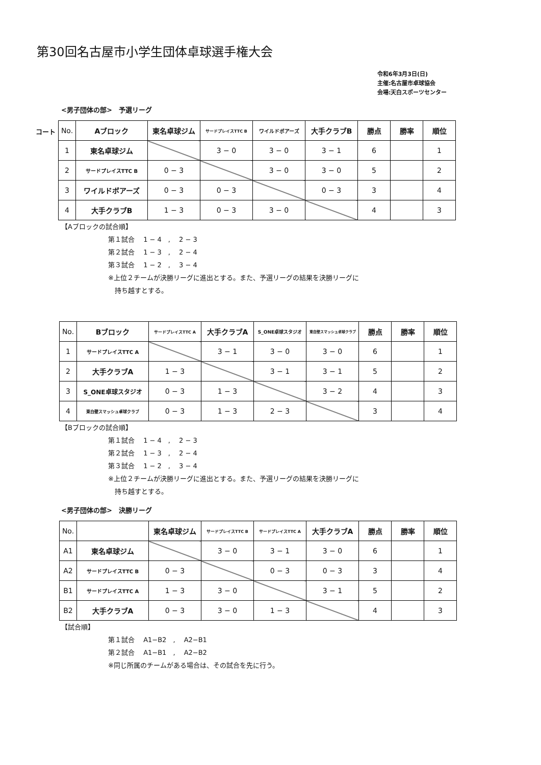第30回名古屋市小学生団体卓球選手権大会
令和6年3月3日(日)
主催:名古屋市卓球協会
会場:天白スポーツセンター
<男子団体の部>　予選リーグ
コート
| No. | Aブロック | 東名卓球ジム | サードプレイスTTC B | ワイルドボアーズ | 大手クラブB | 勝点 | 勝率 | 順位 |
| --- | --- | --- | --- | --- | --- | --- | --- | --- |
| 1 | 東名卓球ジム | | 3 − 0 | 3 − 0 | 3 − 1 | 6 | | 1 |
| 2 | サードプレイスTTC B | 0 − 3 | | 3 − 0 | 3 − 0 | 5 | | 2 |
| 3 | ワイルドボアーズ | 0 − 3 | 0 − 3 | | 0 − 3 | 3 | | 4 |
| 4 | 大手クラブB | 1 − 3 | 0 − 3 | 3 − 0 | | 4 | | 3 |
【Aブロックの試合順】
第１試合　 1 − 4　,　 2 − 3
第２試合　 1 − 3　,　 2 − 4
第３試合　 1 − 2　,　 3 − 4
※上位２チームが決勝リーグに進出とする。また、予選リーグの結果を決勝リーグに
　持ち越すとする。
| No. | Bブロック | サードプレイスTTC A | 大手クラブA | S_ONE卓球スタジオ | 東白壁スマッシュ卓球クラブ | 勝点 | 勝率 | 順位 |
| --- | --- | --- | --- | --- | --- | --- | --- | --- |
| 1 | サードプレイスTTC A | | 3 − 1 | 3 − 0 | 3 − 0 | 6 | | 1 |
| 2 | 大手クラブA | 1 − 3 | | 3 − 1 | 3 − 1 | 5 | | 2 |
| 3 | S_ONE卓球スタジオ | 0 − 3 | 1 − 3 | | 3 − 2 | 4 | | 3 |
| 4 | 東白壁スマッシュ卓球クラブ | 0 − 3 | 1 − 3 | 2 − 3 | | 3 | | 4 |
【Bブロックの試合順】
第１試合　 1 − 4　,　 2 − 3
第２試合　 1 − 3　,　 2 − 4
第３試合　 1 − 2　,　 3 − 4
※上位２チームが決勝リーグに進出とする。また、予選リーグの結果を決勝リーグに
　持ち越すとする。
<男子団体の部>　決勝リーグ
| No. | | 東名卓球ジム | サードプレイスTTC B | サードプレイスTTC A | 大手クラブA | 勝点 | 勝率 | 順位 |
| --- | --- | --- | --- | --- | --- | --- | --- | --- |
| A1 | 東名卓球ジム | | 3 − 0 | 3 − 1 | 3 − 0 | 6 | | 1 |
| A2 | サードプレイスTTC B | 0 − 3 | | 0 − 3 | 0 − 3 | 3 | | 4 |
| B1 | サードプレイスTTC A | 1 − 3 | 3 − 0 | | 3 − 1 | 5 | | 2 |
| B2 | 大手クラブA | 0 − 3 | 3 − 0 | 1 − 3 | | 4 | | 3 |
【試合順】
第１試合　 A1−B2　,　 A2−B1
第２試合　 A1−B1　,　 A2−B2
※同じ所属のチームがある場合は、その試合を先に行う。